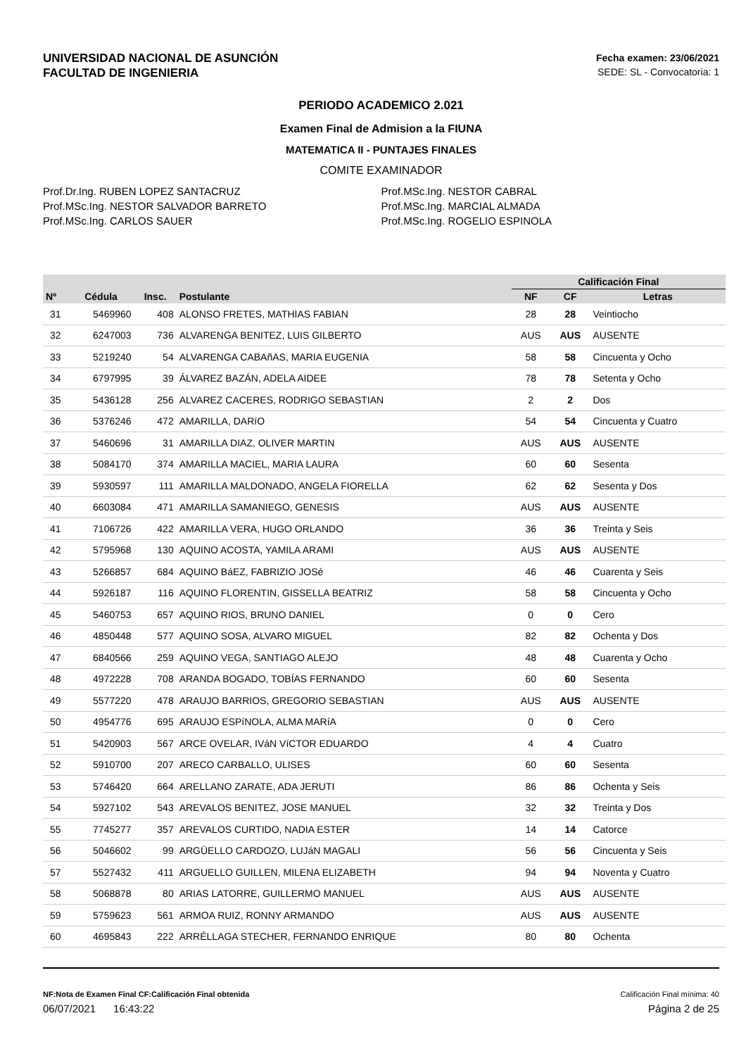UNIVERSIDAD NACIONAL DE ASUNCIÓN
FACULTAD DE INGENIERIA
Fecha examen: 23/06/2021
SEDE: SL - Convocatoria: 1
PERIODO ACADEMICO 2.021
Examen Final de Admision a la FIUNA
MATEMATICA II - PUNTAJES FINALES
COMITE EXAMINADOR
Prof.Dr.Ing. RUBEN LOPEZ SANTACRUZ
Prof.MSc.Ing. NESTOR SALVADOR BARRETO
Prof.MSc.Ing. CARLOS SAUER
Prof.MSc.Ing. NESTOR CABRAL
Prof.MSc.Ing. MARCIAL ALMADA
Prof.MSc.Ing. ROGELIO ESPINOLA
| | | | | Calificación Final | | |
| --- | --- | --- | --- | --- | --- | --- |
| Nº | Cédula | Insc. | Postulante | NF | CF | Letras |
| 31 | 5469960 | 408 | ALONSO FRETES, MATHIAS FABIAN | 28 | 28 | Veintiocho |
| 32 | 6247003 | 736 | ALVARENGA BENITEZ, LUIS GILBERTO | AUS | AUS | AUSENTE |
| 33 | 5219240 | 54 | ALVARENGA CABAñAS, MARIA EUGENIA | 58 | 58 | Cincuenta y Ocho |
| 34 | 6797995 | 39 | ÁLVAREZ BAZÁN, ADELA AIDEE | 78 | 78 | Setenta y Ocho |
| 35 | 5436128 | 256 | ALVAREZ CACERES, RODRIGO SEBASTIAN | 2 | 2 | Dos |
| 36 | 5376246 | 472 | AMARILLA, DARíO | 54 | 54 | Cincuenta y Cuatro |
| 37 | 5460696 | 31 | AMARILLA DIAZ, OLIVER MARTIN | AUS | AUS | AUSENTE |
| 38 | 5084170 | 374 | AMARILLA MACIEL, MARIA LAURA | 60 | 60 | Sesenta |
| 39 | 5930597 | 111 | AMARILLA MALDONADO, ANGELA FIORELLA | 62 | 62 | Sesenta y Dos |
| 40 | 6603084 | 471 | AMARILLA SAMANIEGO, GENESIS | AUS | AUS | AUSENTE |
| 41 | 7106726 | 422 | AMARILLA VERA, HUGO ORLANDO | 36 | 36 | Treinta y Seis |
| 42 | 5795968 | 130 | AQUINO ACOSTA, YAMILA ARAMI | AUS | AUS | AUSENTE |
| 43 | 5266857 | 684 | AQUINO BáEZ, FABRIZIO JOSé | 46 | 46 | Cuarenta y Seis |
| 44 | 5926187 | 116 | AQUINO FLORENTIN, GISSELLA BEATRIZ | 58 | 58 | Cincuenta y Ocho |
| 45 | 5460753 | 657 | AQUINO RIOS, BRUNO DANIEL | 0 | 0 | Cero |
| 46 | 4850448 | 577 | AQUINO SOSA, ALVARO MIGUEL | 82 | 82 | Ochenta y Dos |
| 47 | 6840566 | 259 | AQUINO VEGA, SANTIAGO ALEJO | 48 | 48 | Cuarenta y Ocho |
| 48 | 4972228 | 708 | ARANDA BOGADO, TOBÍAS FERNANDO | 60 | 60 | Sesenta |
| 49 | 5577220 | 478 | ARAUJO BARRIOS, GREGORIO SEBASTIAN | AUS | AUS | AUSENTE |
| 50 | 4954776 | 695 | ARAUJO ESPíNOLA, ALMA MARíA | 0 | 0 | Cero |
| 51 | 5420903 | 567 | ARCE OVELAR, IVáN VíCTOR EDUARDO | 4 | 4 | Cuatro |
| 52 | 5910700 | 207 | ARECO CARBALLO, ULISES | 60 | 60 | Sesenta |
| 53 | 5746420 | 664 | ARELLANO ZARATE, ADA JERUTI | 86 | 86 | Ochenta y Seis |
| 54 | 5927102 | 543 | AREVALOS BENITEZ, JOSE MANUEL | 32 | 32 | Treinta y Dos |
| 55 | 7745277 | 357 | AREVALOS CURTIDO, NADIA ESTER | 14 | 14 | Catorce |
| 56 | 5046602 | 99 | ARGÜELLO CARDOZO, LUJáN MAGALI | 56 | 56 | Cincuenta y Seis |
| 57 | 5527432 | 411 | ARGUELLO GUILLEN, MILENA ELIZABETH | 94 | 94 | Noventa y Cuatro |
| 58 | 5068878 | 80 | ARIAS LATORRE, GUILLERMO MANUEL | AUS | AUS | AUSENTE |
| 59 | 5759623 | 561 | ARMOA RUIZ, RONNY ARMANDO | AUS | AUS | AUSENTE |
| 60 | 4695843 | 222 | ARRÉLLAGA STECHER, FERNANDO ENRIQUE | 80 | 80 | Ochenta |
NF:Nota de Examen Final CF:Calificación Final obtenida Calificación Final mínima: 40
06/07/2021 16:43:22 Página 2 de 25